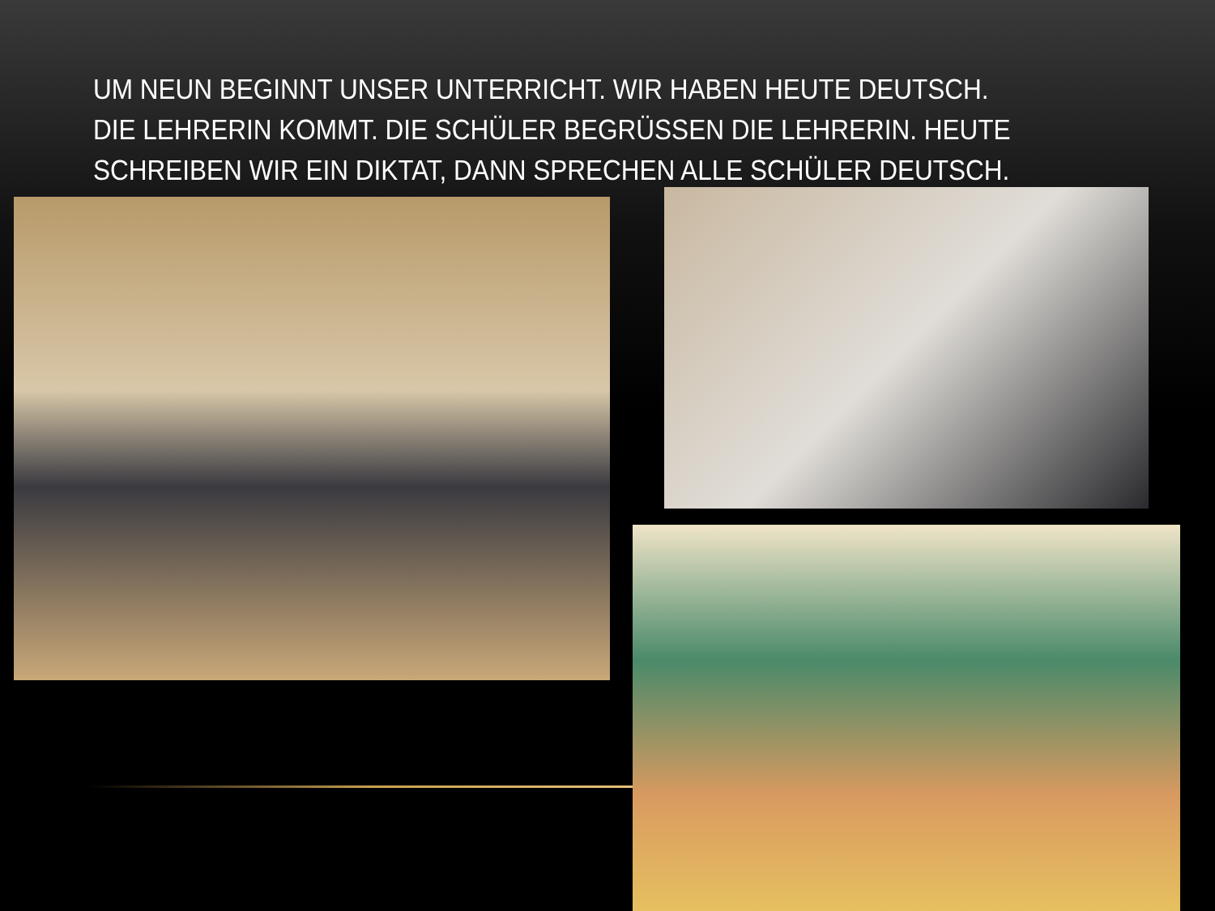UM NEUN BEGINNT UNSER UNTERRICHT. WIR HABEN HEUTE DEUTSCH. DIE LEHRERIN KOMMT. DIE SCHÜLER BEGRÜSSEN DIE LEHRERIN. HEUTE SCHREIBEN WIR EIN DIKTAT, DANN SPRECHEN ALLE SCHÜLER DEUTSCH.